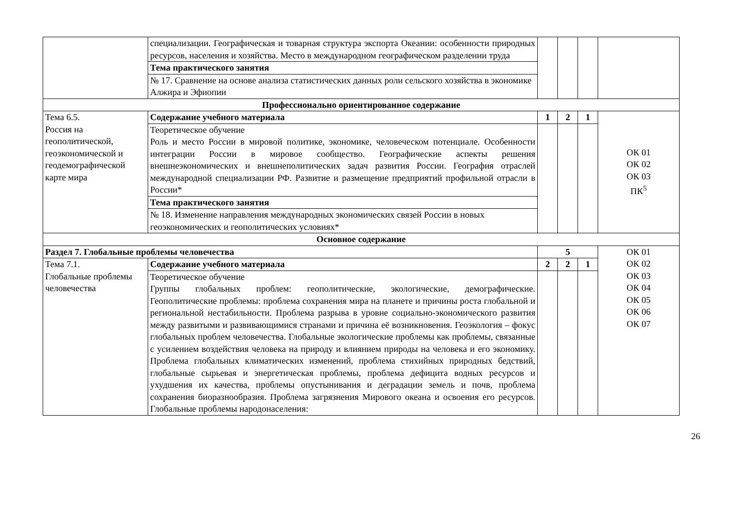| | специализации. Географическая и товарная структура экспорта Океании: особенности природных ресурсов, населения и хозяйства. Место в международном географическом разделении труда | | | | |
| | Тема практического занятия | | | | |
| | № 17. Сравнение на основе анализа статистических данных роли сельского хозяйства в экономике Алжира и Эфиопии | | | | |
| Профессионально ориентированное содержание | | | | | |
| Тема 6.5. Россия на геополитической, геоэкономической и геодемографической карте мира | Содержание учебного материала | 1 | 2 | 1 | ОК 01 ОК 02 ОК 03 ПК<sup>5</sup> |
| | Теоретическое обучение Роль и место России в мировой политике, экономике, человеческом потенциале. Особенности интеграции России в мировое сообщество. Географические аспекты решения внешнеэкономических и внешнеполитических задач развития России. География отраслей международной специализации РФ. Развитие и размещение предприятий профильной отрасли в России* | | | | |
| | Тема практического занятия | | | | |
| | № 18. Изменение направления международных экономических связей России в новых геоэкономических и геополитических условиях* | | | | |
| Основное содержание | | | | | |
| Раздел 7. Глобальные проблемы человечества | | 5 | | | ОК 01 ОК 02 ОК 03 ОК 04 ОК 05 ОК 06 ОК 07 |
| Тема 7.1. Глобальные проблемы человечества | Содержание учебного материала | 2 | 2 | 1 | |
| | Теоретическое обучение Группы глобальных проблем: геополитические, экологические, демографические. Геополитические проблемы: проблема сохранения мира на планете и причины роста глобальной и региональной нестабильности. Проблема разрыва в уровне социально-экономического развития между развитыми и развивающимися странами и причина её возникновения. Геоэкология – фокус глобальных проблем человечества. Глобальные экологические проблемы как проблемы, связанные с усилением воздействия человека на природу и влиянием природы на человека и его экономику. Проблема глобальных климатических изменений, проблема стихийных природных бедствий, глобальные сырьевая и энергетическая проблемы, проблема дефицита водных ресурсов и ухудшения их качества, проблемы опустынивания и деградации земель и почв, проблема сохранения биоразнообразия. Проблема загрязнения Мирового океана и освоения его ресурсов. Глобальные проблемы народонаселения: | | | | |
26